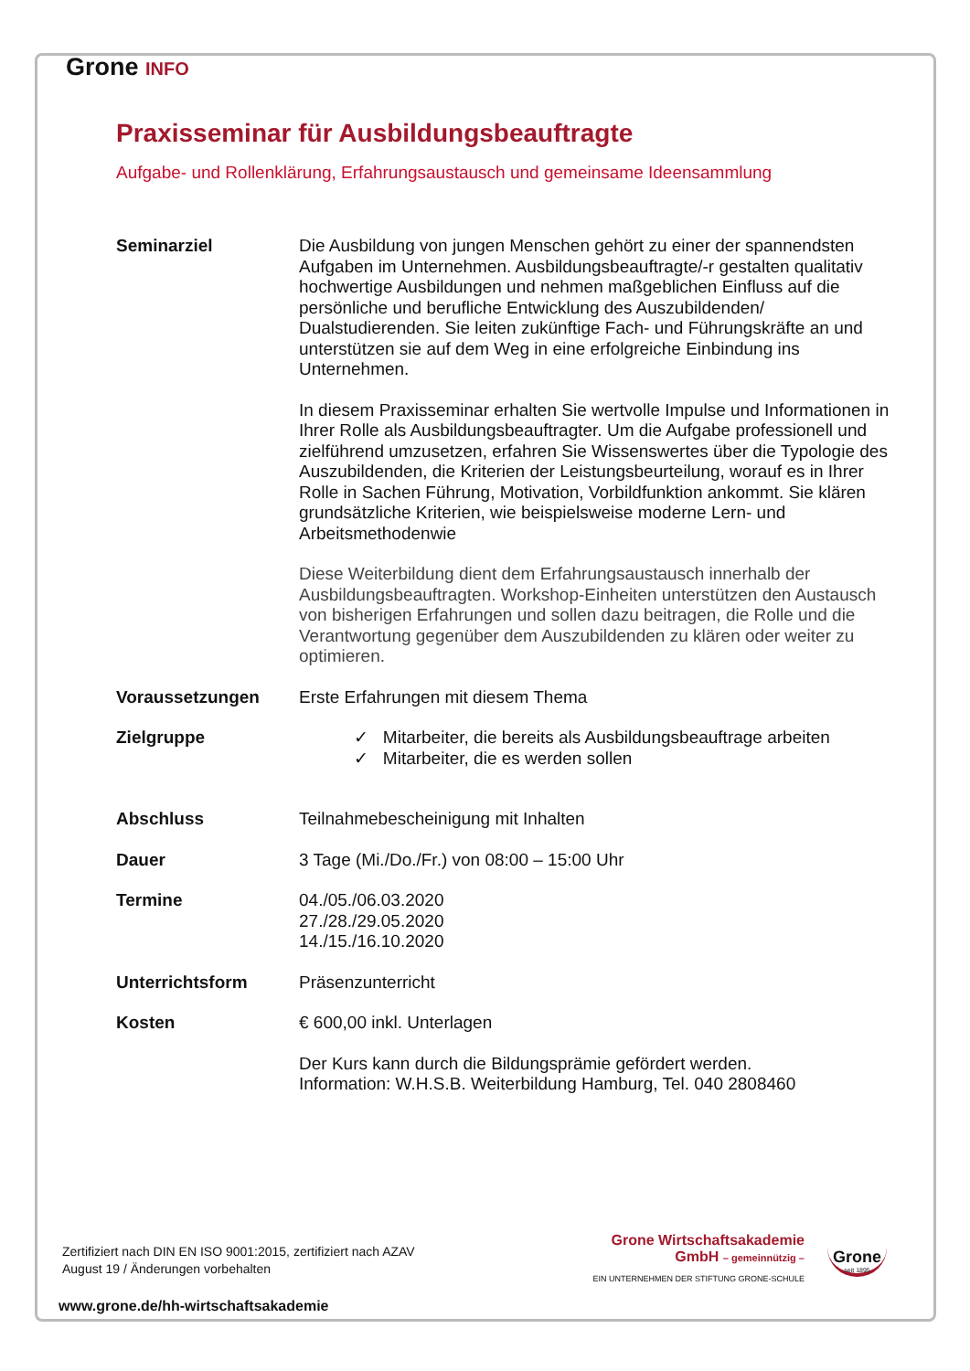Grone INFO
Praxisseminar für Ausbildungsbeauftragte
Aufgabe- und Rollenklärung, Erfahrungsaustausch und gemeinsame Ideensammlung
Seminarziel Die Ausbildung von jungen Menschen gehört zu einer der spannendsten Aufgaben im Unternehmen. Ausbildungsbeauftragte/-r gestalten qualitativ hochwertige Ausbildungen und nehmen maßgeblichen Einfluss auf die persönliche und berufliche Entwicklung des Auszubildenden/ Dualstudierenden. Sie leiten zukünftige Fach- und Führungskräfte an und unterstützen sie auf dem Weg in eine erfolgreiche Einbindung ins Unternehmen.
In diesem Praxisseminar erhalten Sie wertvolle Impulse und Informationen in Ihrer Rolle als Ausbildungsbeauftragter. Um die Aufgabe professionell und zielführend umzusetzen, erfahren Sie Wissenswertes über die Typologie des Auszubildenden, die Kriterien der Leistungsbeurteilung, worauf es in Ihrer Rolle in Sachen Führung, Motivation, Vorbildfunktion ankommt. Sie klären grundsätzliche Kriterien, wie beispielsweise moderne Lern- und Arbeitsmethodenwie
Diese Weiterbildung dient dem Erfahrungsaustausch innerhalb der Ausbildungsbeauftragten. Workshop-Einheiten unterstützen den Austausch von bisherigen Erfahrungen und sollen dazu beitragen, die Rolle und die Verantwortung gegenüber dem Auszubildenden zu klären oder weiter zu optimieren.
Voraussetzungen Erste Erfahrungen mit diesem Thema
Zielgruppe ✓ Mitarbeiter, die bereits als Ausbildungsbeauftrage arbeiten
✓ Mitarbeiter, die es werden sollen
Abschluss Teilnahmebescheinigung mit Inhalten
Dauer 3 Tage (Mi./Do./Fr.) von 08:00 – 15:00 Uhr
Termine 04./05./06.03.2020
27./28./29.05.2020
14./15./16.10.2020
Unterrichtsform Präsenzunterricht
Kosten € 600,00 inkl. Unterlagen
Der Kurs kann durch die Bildungsprämie gefördert werden.
Information: W.H.S.B. Weiterbildung Hamburg, Tel. 040 2808460
Zertifiziert nach DIN EN ISO 9001:2015, zertifiziert nach AZAV
August 19 / Änderungen vorbehalten
Grone Wirtschaftsakademie
GmbH – gemeinnützig –
EIN UNTERNEHMEN DER STIFTUNG GRONE-SCHULE
Grone
seit 1895
www.grone.de/hh-wirtschaftsakademie